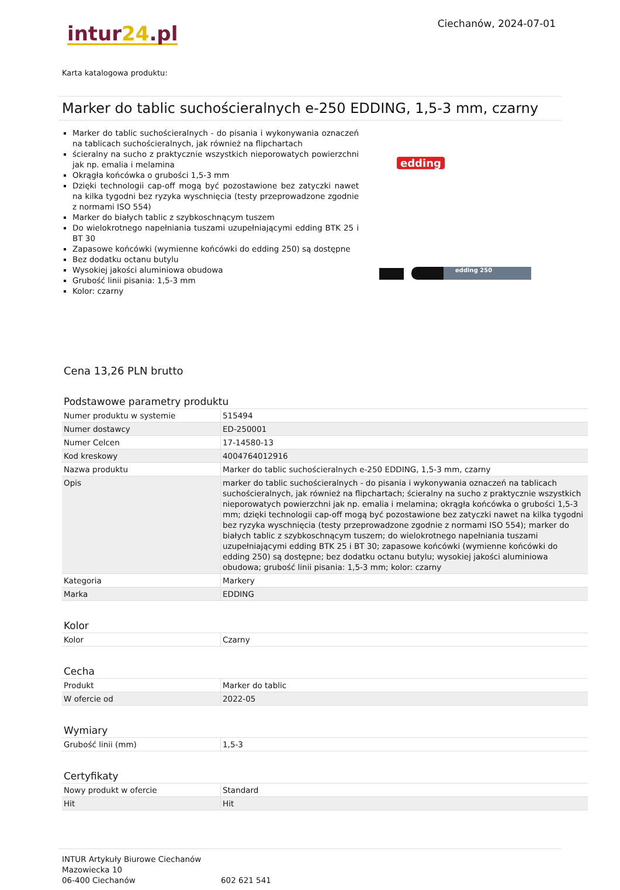Ciechanów, 2024-07-01
intur24.pl
Karta katalogowa produktu:
Marker do tablic suchościeralnych e-250 EDDING, 1,5-3 mm, czarny
Marker do tablic suchościeralnych - do pisania i wykonywania oznaczeń na tablicach suchościeralnych, jak również na flipchartach
ścieralny na sucho z praktycznie wszystkich nieporowatych powierzchni jak np. emalia i melamina
Okrągła końcówka o grubości 1,5-3 mm
Dzięki technologii cap-off mogą być pozostawione bez zatyczki nawet na kilka tygodni bez ryzyka wyschnięcia (testy przeprowadzone zgodnie z normami ISO 554)
Marker do białych tablic z szybkoschnącym tuszem
Do wielokrotnego napełniania tuszami uzupełniającymi edding BTK 25 i BT 30
Zapasowe końcówki (wymienne końcówki do edding 250) są dostępne
Bez dodatku octanu butylu
Wysokiej jakości aluminiowa obudowa
Grubość linii pisania: 1,5-3 mm
Kolor: czarny
edding
edding 250
Cena 13,26 PLN brutto
Podstawowe parametry produktu
| Numer produktu w systemie | 515494 |
| Numer dostawcy | ED-250001 |
| Numer Celcen | 17-14580-13 |
| Kod kreskowy | 4004764012916 |
| Nazwa produktu | Marker do tablic suchościeralnych e-250 EDDING, 1,5-3 mm, czarny |
| Opis | marker do tablic suchościeralnych - do pisania i wykonywania oznaczeń na tablicach suchościeralnych, jak również na flipchartach; ścieralny na sucho z praktycznie wszystkich nieporowatych powierzchni jak np. emalia i melamina; okrągła końcówka o grubości 1,5-3 mm; dzięki technologii cap-off mogą być pozostawione bez zatyczki nawet na kilka tygodni bez ryzyka wyschnięcia (testy przeprowadzone zgodnie z normami ISO 554); marker do białych tablic z szybkoschnącym tuszem; do wielokrotnego napełniania tuszami uzupełniającymi edding BTK 25 i BT 30; zapasowe końcówki (wymienne końcówki do edding 250) są dostępne; bez dodatku octanu butylu; wysokiej jakości aluminiowa obudowa; grubość linii pisania: 1,5-3 mm; kolor: czarny |
| Kategoria | Markery |
| Marka | EDDING |
Kolor
| Kolor | Czarny |
Cecha
| Produkt | Marker do tablic |
| W ofercie od | 2022-05 |
Wymiary
| Grubość linii (mm) | 1,5-3 |
Certyfikaty
| Nowy produkt w ofercie | Standard |
| Hit | Hit |
INTUR Artykuły Biurowe Ciechanów
Mazowiecka 10
06-400 Ciechanów
602 621 541